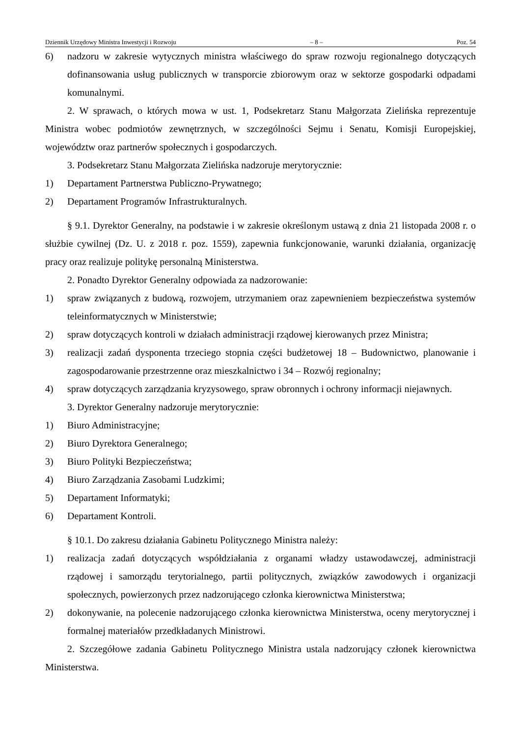Dziennik Urzędowy Ministra Inwestycji i Rozwoju – 8 – Poz. 54
6) nadzoru w zakresie wytycznych ministra właściwego do spraw rozwoju regionalnego dotyczących dofinansowania usług publicznych w transporcie zbiorowym oraz w sektorze gospodarki odpadami komunalnymi.
2. W sprawach, o których mowa w ust. 1, Podsekretarz Stanu Małgorzata Zielińska reprezentuje Ministra wobec podmiotów zewnętrznych, w szczególności Sejmu i Senatu, Komisji Europejskiej, województw oraz partnerów społecznych i gospodarczych.
3. Podsekretarz Stanu Małgorzata Zielińska nadzoruje merytorycznie:
1) Departament Partnerstwa Publiczno-Prywatnego;
2) Departament Programów Infrastrukturalnych.
§ 9.1. Dyrektor Generalny, na podstawie i w zakresie określonym ustawą z dnia 21 listopada 2008 r. o służbie cywilnej (Dz. U. z 2018 r. poz. 1559), zapewnia funkcjonowanie, warunki działania, organizację pracy oraz realizuje politykę personalną Ministerstwa.
2. Ponadto Dyrektor Generalny odpowiada za nadzorowanie:
1) spraw związanych z budową, rozwojem, utrzymaniem oraz zapewnieniem bezpieczeństwa systemów teleinformatycznych w Ministerstwie;
2) spraw dotyczących kontroli w działach administracji rządowej kierowanych przez Ministra;
3) realizacji zadań dysponenta trzeciego stopnia części budżetowej 18 – Budownictwo, planowanie i zagospodarowanie przestrzenne oraz mieszkalnictwo i 34 – Rozwój regionalny;
4) spraw dotyczących zarządzania kryzysowego, spraw obronnych i ochrony informacji niejawnych.
3. Dyrektor Generalny nadzoruje merytorycznie:
1) Biuro Administracyjne;
2) Biuro Dyrektora Generalnego;
3) Biuro Polityki Bezpieczeństwa;
4) Biuro Zarządzania Zasobami Ludzkimi;
5) Departament Informatyki;
6) Departament Kontroli.
§ 10.1. Do zakresu działania Gabinetu Politycznego Ministra należy:
1) realizacja zadań dotyczących współdziałania z organami władzy ustawodawczej, administracji rządowej i samorządu terytorialnego, partii politycznych, związków zawodowych i organizacji społecznych, powierzonych przez nadzorującego członka kierownictwa Ministerstwa;
2) dokonywanie, na polecenie nadzorującego członka kierownictwa Ministerstwa, oceny merytorycznej i formalnej materiałów przedkładanych Ministrowi.
2. Szczegółowe zadania Gabinetu Politycznego Ministra ustala nadzorujący członek kierownictwa Ministerstwa.